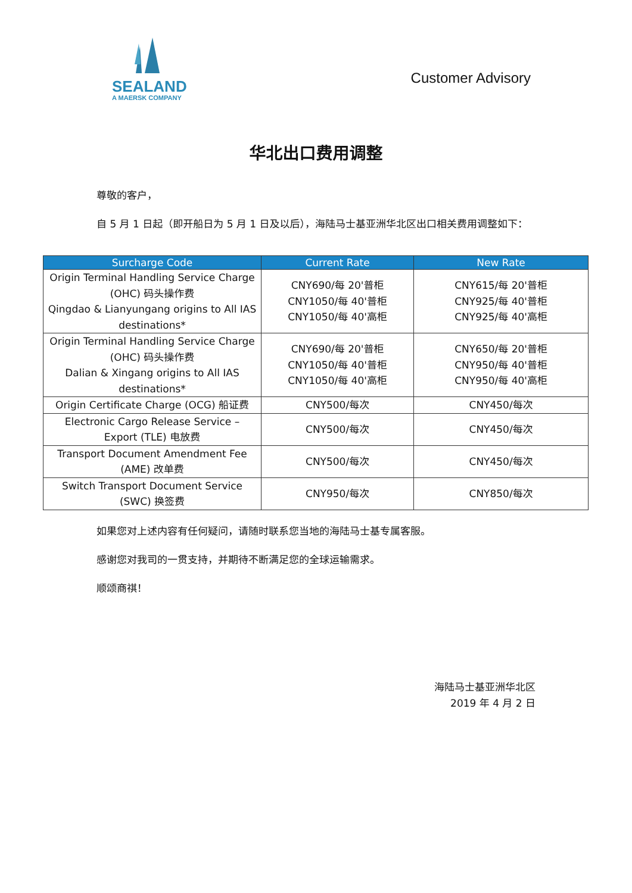SEALAND
A MAERSK COMPANY
Customer Advisory
华北出口费用调整
尊敬的客户，
自 5 月 1 日起（即开船日为 5 月 1 日及以后），海陆马士基亚洲华北区出口相关费用调整如下：
| Surcharge Code | Current Rate | New Rate |
| --- | --- | --- |
| Origin Terminal Handling Service Charge (OHC) 码头操作费 Qingdao & Lianyungang origins to All IAS destinations* | CNY690/每 20'普柜 CNY1050/每 40'普柜 CNY1050/每 40'高柜 | CNY615/每 20'普柜 CNY925/每 40'普柜 CNY925/每 40'高柜 |
| Origin Terminal Handling Service Charge (OHC) 码头操作费 Dalian & Xingang origins to All IAS destinations* | CNY690/每 20'普柜 CNY1050/每 40'普柜 CNY1050/每 40'高柜 | CNY650/每 20'普柜 CNY950/每 40'普柜 CNY950/每 40'高柜 |
| Origin Certificate Charge (OCG) 船证费 | CNY500/每次 | CNY450/每次 |
| Electronic Cargo Release Service – Export (TLE) 电放费 | CNY500/每次 | CNY450/每次 |
| Transport Document Amendment Fee (AME) 改单费 | CNY500/每次 | CNY450/每次 |
| Switch Transport Document Service (SWC) 换签费 | CNY950/每次 | CNY850/每次 |
如果您对上述内容有任何疑问，请随时联系您当地的海陆马士基专属客服。
感谢您对我司的一贯支持，并期待不断满足您的全球运输需求。
顺颂商祺！
海陆马士基亚洲华北区
2019 年 4 月 2 日